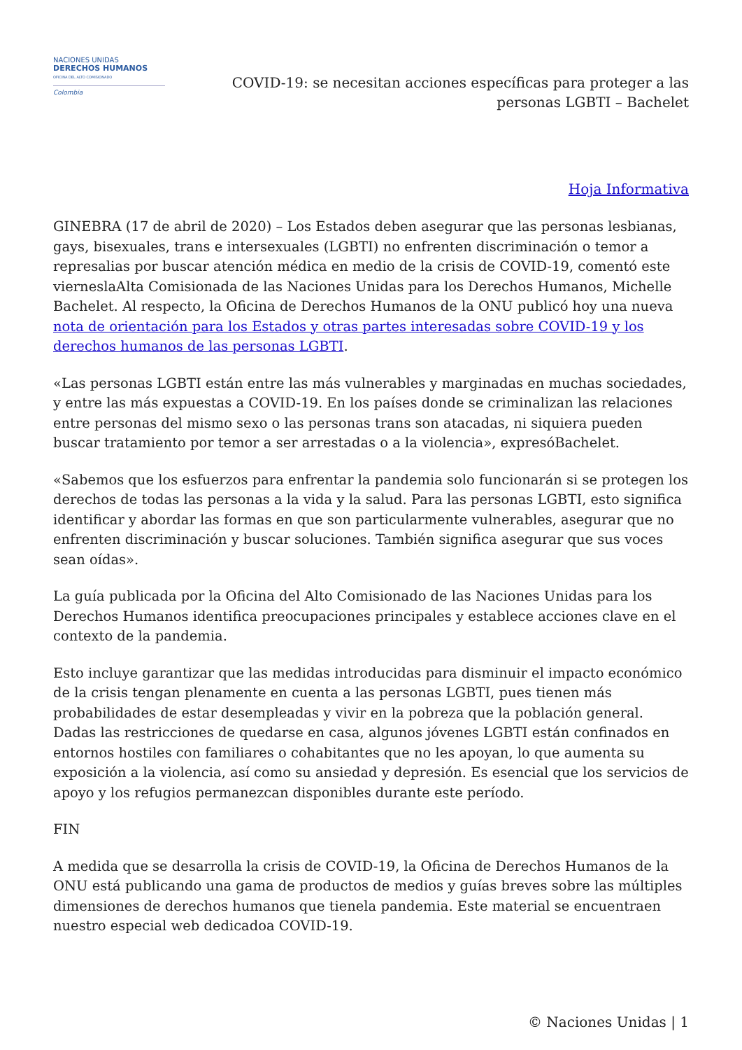NACIONES UNIDAS
DERECHOS HUMANOS
OFICINA DEL ALTO COMISIONADO
Colombia
COVID-19: se necesitan acciones específicas para proteger a las
personas LGBTI – Bachelet
Hoja Informativa
GINEBRA (17 de abril de 2020) – Los Estados deben asegurar que las personas lesbianas, gays, bisexuales, trans e intersexuales (LGBTI) no enfrenten discriminación o temor a represalias por buscar atención médica en medio de la crisis de COVID-19, comentó este vierneslaAlta Comisionada de las Naciones Unidas para los Derechos Humanos, Michelle Bachelet. Al respecto, la Oficina de Derechos Humanos de la ONU publicó hoy una nueva nota de orientación para los Estados y otras partes interesadas sobre COVID-19 y los derechos humanos de las personas LGBTI.
«Las personas LGBTI están entre las más vulnerables y marginadas en muchas sociedades, y entre las más expuestas a COVID-19. En los países donde se criminalizan las relaciones entre personas del mismo sexo o las personas trans son atacadas, ni siquiera pueden buscar tratamiento por temor a ser arrestadas o a la violencia», expresóBachelet.
«Sabemos que los esfuerzos para enfrentar la pandemia solo funcionarán si se protegen los derechos de todas las personas a la vida y la salud. Para las personas LGBTI, esto significa identificar y abordar las formas en que son particularmente vulnerables, asegurar que no enfrenten discriminación y buscar soluciones. También significa asegurar que sus voces sean oídas».
La guía publicada por la Oficina del Alto Comisionado de las Naciones Unidas para los Derechos Humanos identifica preocupaciones principales y establece acciones clave en el contexto de la pandemia.
Esto incluye garantizar que las medidas introducidas para disminuir el impacto económico de la crisis tengan plenamente en cuenta a las personas LGBTI, pues tienen más probabilidades de estar desempleadas y vivir en la pobreza que la población general. Dadas las restricciones de quedarse en casa, algunos jóvenes LGBTI están confinados en entornos hostiles con familiares o cohabitantes que no les apoyan, lo que aumenta su exposición a la violencia, así como su ansiedad y depresión. Es esencial que los servicios de apoyo y los refugios permanezcan disponibles durante este período.
FIN
A medida que se desarrolla la crisis de COVID-19, la Oficina de Derechos Humanos de la ONU está publicando una gama de productos de medios y guías breves sobre las múltiples dimensiones de derechos humanos que tienela pandemia. Este material se encuentraen nuestro especial web dedicadoa COVID-19.
© Naciones Unidas | 1